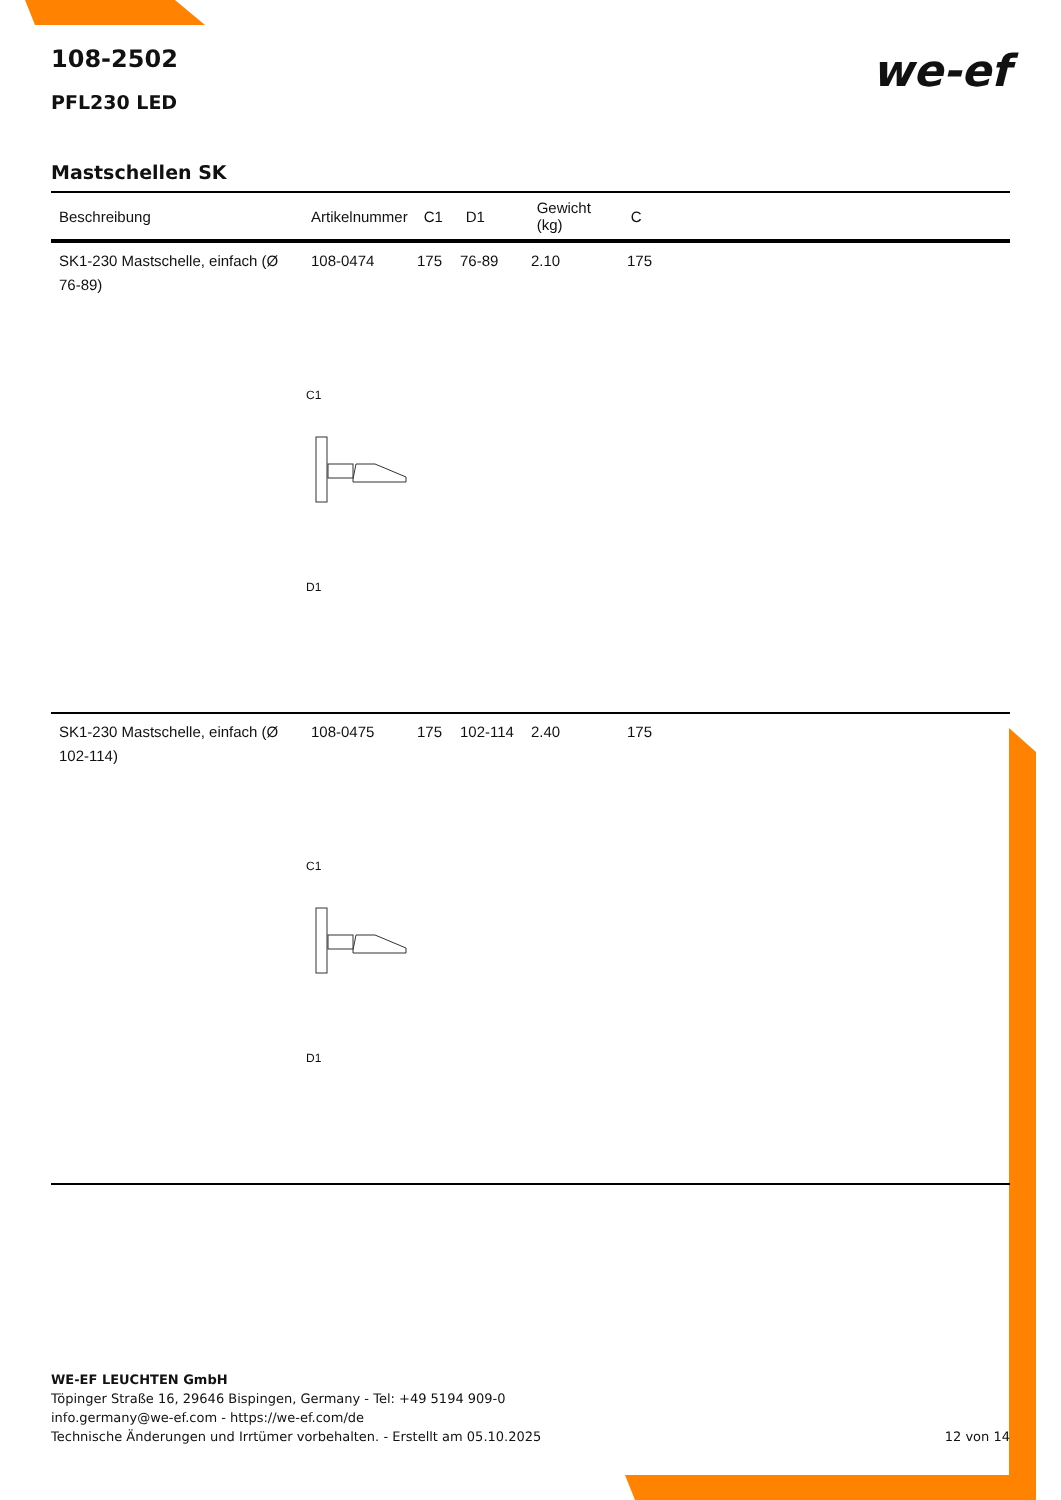we-ef
108-2502
PFL230 LED
Mastschellen SK
| Beschreibung | Artikelnummer | C1 | D1 | Gewicht (kg) | C |
| --- | --- | --- | --- | --- | --- |
| SK1-230 Mastschelle, einfach (Ø 76-89) | 108-0474 175 76-89 2.10 175 C1 D1 | | | | |
| SK1-230 Mastschelle, einfach (Ø 102-114) | 108-0475 175 102-114 2.40 175 C1 D1 | | | | |
WE-EF LEUCHTEN GmbH
Töpinger Straße 16, 29646 Bispingen, Germany - Tel: +49 5194 909-0
info.germany@we-ef.com - https://we-ef.com/de
Technische Änderungen und Irrtümer vorbehalten. - Erstellt am 05.10.2025 12 von 14